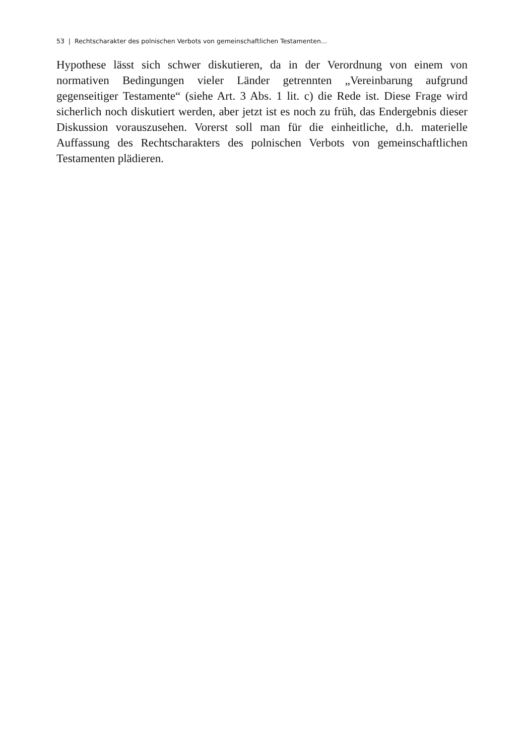53 | Rechtscharakter des polnischen Verbots von gemeinschaftlichen Testamenten…
Hypothese lässt sich schwer diskutieren, da in der Verordnung von einem von normativen Bedingungen vieler Länder getrennten „Vereinbarung aufgrund gegenseitiger Testamente“ (siehe Art. 3 Abs. 1 lit. c) die Rede ist. Diese Frage wird sicherlich noch diskutiert werden, aber jetzt ist es noch zu früh, das Endergebnis dieser Diskussion vorauszusehen. Vorerst soll man für die einheitliche, d.h. materielle Auffassung des Rechtscharakters des polnischen Verbots von gemeinschaftlichen Testamenten plädieren.